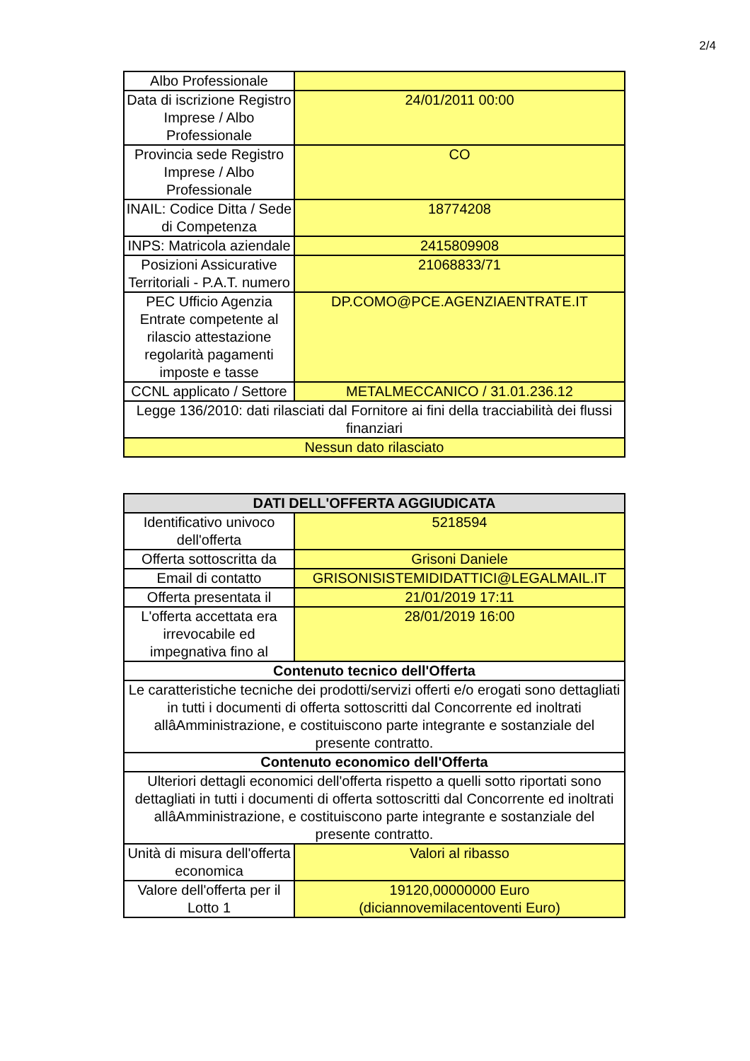2/4
| Albo Professionale | |
| Data di iscrizione Registro Imprese / Albo Professionale | 24/01/2011 00:00 |
| Provincia sede Registro Imprese / Albo Professionale | CO |
| INAIL: Codice Ditta / Sede di Competenza | 18774208 |
| INPS: Matricola aziendale | 2415809908 |
| Posizioni Assicurative Territoriali - P.A.T. numero | 21068833/71 |
| PEC Ufficio Agenzia Entrate competente al rilascio attestazione regolarità pagamenti imposte e tasse | DP.COMO@PCE.AGENZIAENTRATE.IT |
| CCNL applicato / Settore | METALMECCANICO / 31.01.236.12 |
| Legge 136/2010: dati rilasciati dal Fornitore ai fini della tracciabilità dei flussi finanziari | |
| Nessun dato rilasciato | |
| DATI DELL'OFFERTA AGGIUDICATA | |
| --- | --- |
| Identificativo univoco dell'offerta | 5218594 |
| Offerta sottoscritta da | Grisoni Daniele |
| Email di contatto | GRISONISISTEMIDIDATTICI@LEGALMAIL.IT |
| Offerta presentata il | 21/01/2019 17:11 |
| L'offerta accettata era irrevocabile ed impegnativa fino al | 28/01/2019 16:00 |
| Contenuto tecnico dell'Offerta | |
| Le caratteristiche tecniche dei prodotti/servizi offerti e/o erogati sono dettagliati in tutti i documenti di offerta sottoscritti dal Concorrente ed inoltrati allâAmministrazione, e costituiscono parte integrante e sostanziale del presente contratto. | |
| Contenuto economico dell'Offerta | |
| Ulteriori dettagli economici dell'offerta rispetto a quelli sotto riportati sono dettagliati in tutti i documenti di offerta sottoscritti dal Concorrente ed inoltrati allâAmministrazione, e costituiscono parte integrante e sostanziale del presente contratto. | |
| Unità di misura dell'offerta economica | Valori al ribasso |
| Valore dell'offerta per il Lotto 1 | 19120,00000000 Euro (diciannovemilacentoventi Euro) |